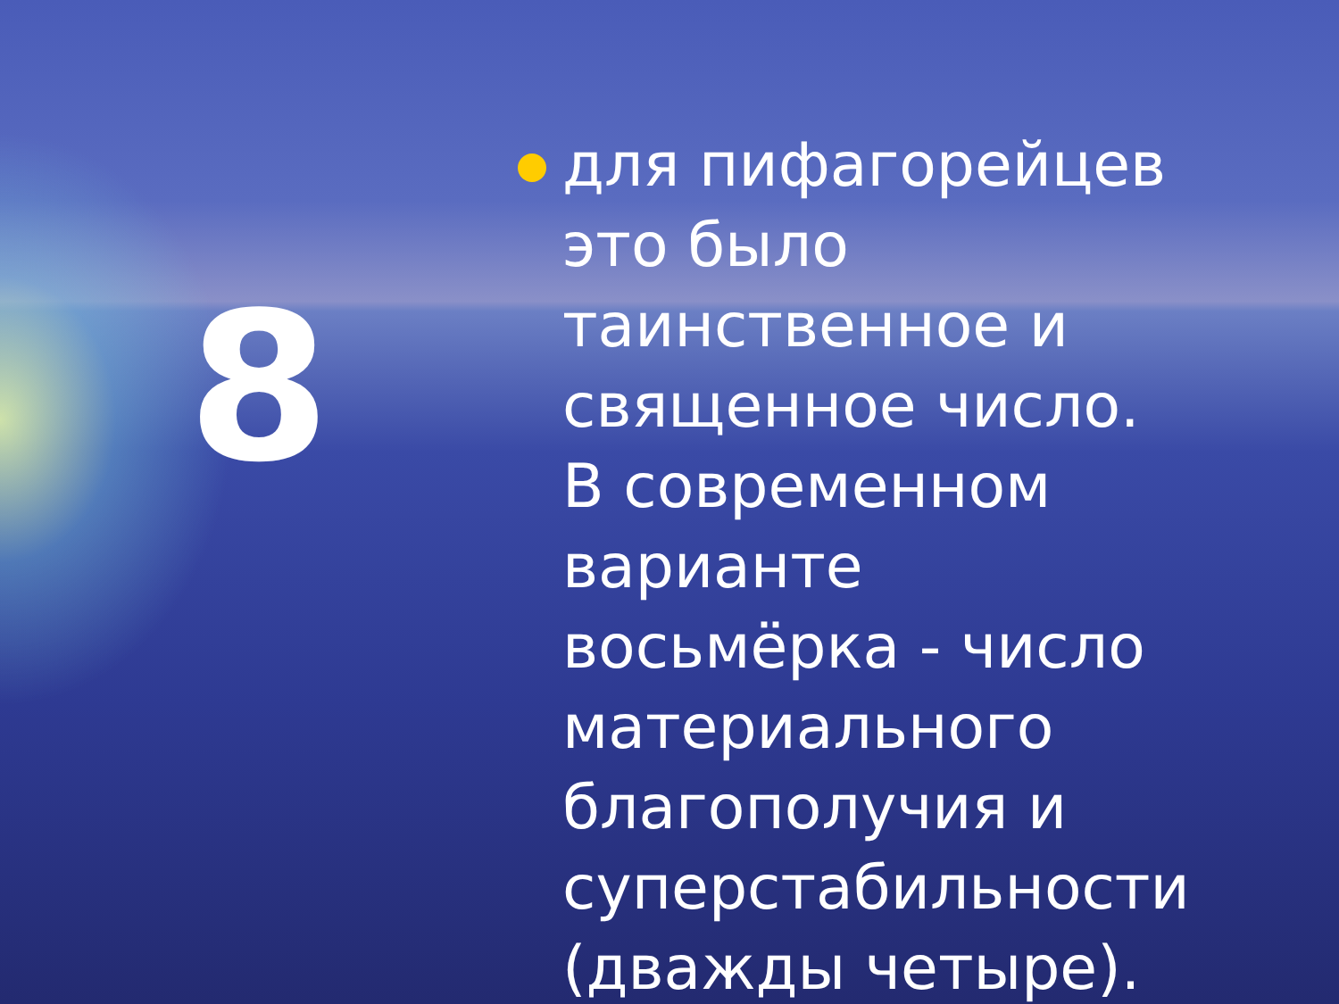8
для пифагорейцев это было таинственное и священное число. В современном варианте восьмёрка - число материального благополучия и суперстабильности (дважды четыре).